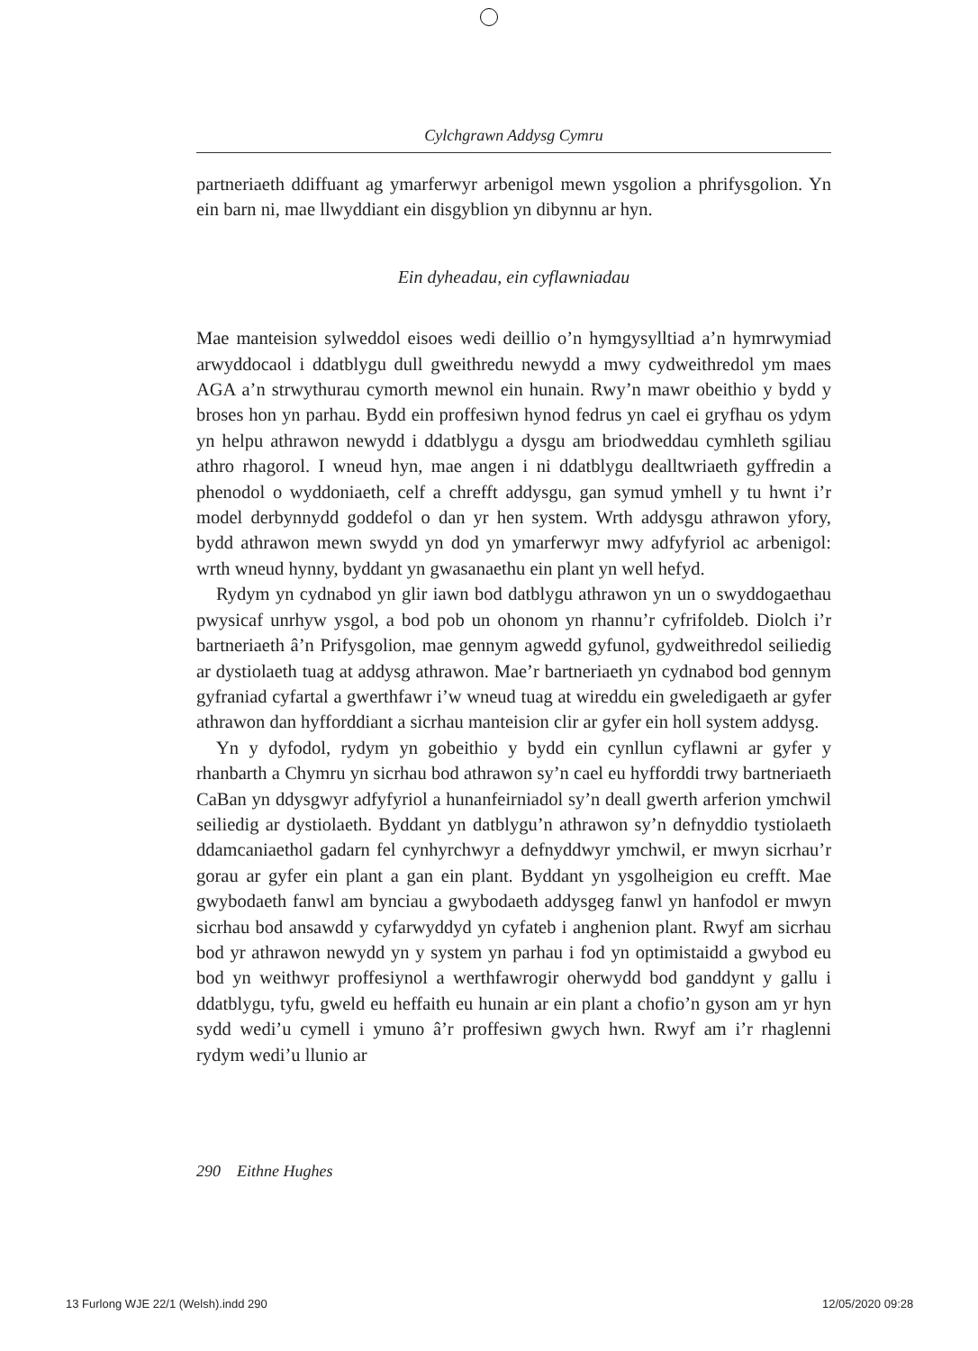Cylchgrawn Addysg Cymru
partneriaeth ddiffuant ag ymarferwyr arbenigol mewn ysgolion a phrifys­golion. Yn ein barn ni, mae llwyddiant ein disgyblion yn dibynnu ar hyn.
Ein dyheadau, ein cyflawniadau
Mae manteision sylweddol eisoes wedi deillio o’n hymgysylltiad a’n hym­rwymiad arwyddocaol i ddatblygu dull gweithredu newydd a mwy cydweithredol ym maes AGA a’n strwythurau cymorth mewnol ein hunain. Rwy’n mawr obeithio y bydd y broses hon yn parhau. Bydd ein proffesiwn hynod fedrus yn cael ei gryfhau os ydym yn helpu athrawon newydd i ddatblygu a dysgu am briodweddau cymhleth sgiliau athro rhagorol. I wneud hyn, mae angen i ni ddatblygu dealltwriaeth gyffredin a phenodol o wyddoniaeth, celf a chrefft addysgu, gan symud ymhell y tu hwnt i’r model derbynnydd goddefol o dan yr hen system. Wrth addysgu athrawon yfory, bydd athrawon mewn swydd yn dod yn ymarferwyr mwy adfyfyriol ac arbenigol: wrth wneud hynny, byddant yn gwasanaethu ein plant yn well hefyd.
Rydym yn cydnabod yn glir iawn bod datblygu athrawon yn un o swyddogaethau pwysicaf unrhyw ysgol, a bod pob un ohonom yn rhannu’r cyfrifoldeb. Diolch i’r bartneriaeth â’n Prifysgolion, mae gennym agwedd gyfunol, gydweithredol seiliedig ar dystiolaeth tuag at addysg athrawon. Mae’r bartneriaeth yn cydnabod bod gennym gyfraniad cyfartal a gwerth­fawr i’w wneud tuag at wireddu ein gweledigaeth ar gyfer athrawon dan hyfforddiant a sicrhau manteision clir ar gyfer ein holl system addysg.
Yn y dyfodol, rydym yn gobeithio y bydd ein cynllun cyflawni ar gyfer y rhanbarth a Chymru yn sicrhau bod athrawon sy’n cael eu hyfforddi trwy bartneriaeth CaBan yn ddysgwyr adfyfyriol a hunanfeirniadol sy’n deall gwerth arferion ymchwil seiliedig ar dystiolaeth. Byddant yn datblygu’n athrawon sy’n defnyddio tystiolaeth ddamcaniaethol gadarn fel cynhyrchwyr a defnyddwyr ymchwil, er mwyn sicrhau’r gorau ar gyfer ein plant a gan ein plant. Byddant yn ysgolheigion eu crefft. Mae gwybodaeth fanwl am bynciau a gwybodaeth addysgeg fanwl yn hanfodol er mwyn sicrhau bod ansawdd y cyfarwyddyd yn cyfateb i anghenion plant. Rwyf am sicrhau bod yr athrawon newydd yn y system yn parhau i fod yn opti­mistaidd a gwybod eu bod yn weithwyr proffesiynol a werthfawrogir oherwydd bod ganddynt y gallu i ddatblygu, tyfu, gweld eu heffaith eu hunain ar ein plant a chofio’n gyson am yr hyn sydd wedi’u cymell i ymuno â’r proffesiwn gwych hwn. Rwyf am i’r rhaglenni rydym wedi’u llunio ar
290 Eithne Hughes
13 Furlong WJE 22/1 (Welsh).indd 290
12/05/2020 09:28